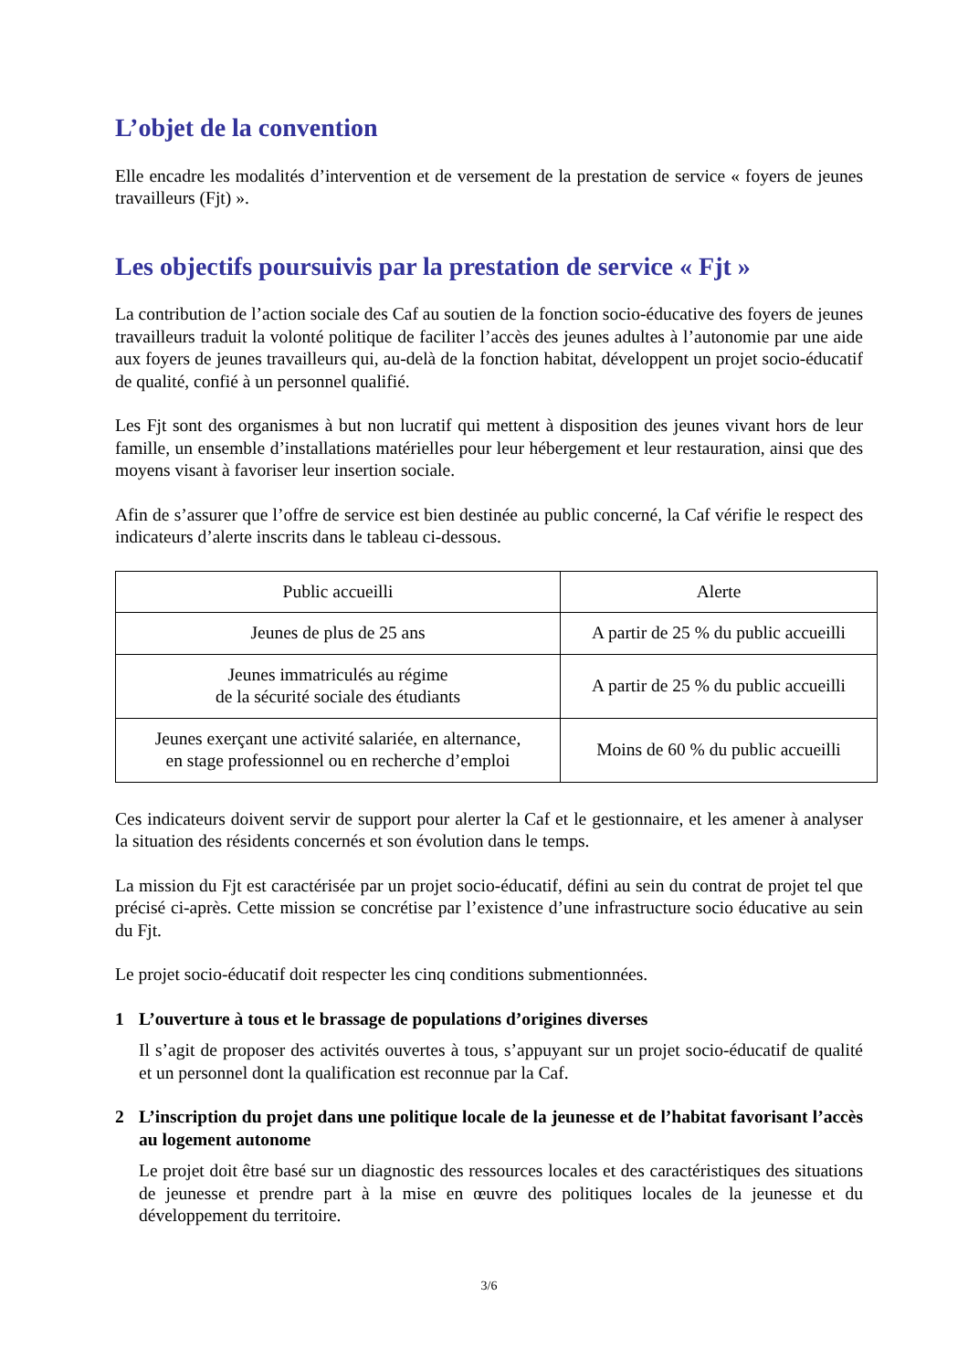L’objet de la convention
Elle encadre les modalités d’intervention et de versement de la prestation de service « foyers de jeunes travailleurs (Fjt) ».
Les objectifs poursuivis par la prestation de service « Fjt »
La contribution de l’action sociale des Caf au soutien de la fonction socio-éducative des foyers de jeunes travailleurs traduit la volonté politique de faciliter l’accès des jeunes adultes à l’autonomie par une aide aux foyers de jeunes travailleurs qui, au-delà de la fonction habitat, développent un projet socio-éducatif de qualité, confié à un personnel qualifié.
Les Fjt sont des organismes à but non lucratif qui mettent à disposition des jeunes vivant hors de leur famille, un ensemble d’installations matérielles pour leur hébergement et leur restauration, ainsi que des moyens visant à favoriser leur insertion sociale.
Afin de s’assurer que l’offre de service est bien destinée au public concerné, la Caf vérifie le respect des indicateurs d’alerte inscrits dans le tableau ci-dessous.
| Public accueilli | Alerte |
| Jeunes de plus de 25 ans | A partir de 25 % du public accueilli |
| Jeunes immatriculés au régime de la sécurité sociale des étudiants | A partir de 25 % du public accueilli |
| Jeunes exerçant une activité salariée, en alternance, en stage professionnel ou en recherche d’emploi | Moins de 60 % du public accueilli |
Ces indicateurs doivent servir de support pour alerter la Caf et le gestionnaire, et les amener à analyser la situation des résidents concernés et son évolution dans le temps.
La mission du Fjt est caractérisée par un projet socio-éducatif, défini au sein du contrat de projet tel que précisé ci-après. Cette mission se concrétise par l’existence d’une infrastructure socio éducative au sein du Fjt.
Le projet socio-éducatif doit respecter les cinq conditions submentionnées.
1 L’ouverture à tous et le brassage de populations d’origines diverses
Il s’agit de proposer des activités ouvertes à tous, s’appuyant sur un projet socio-éducatif de qualité et un personnel dont la qualification est reconnue par la Caf.
2 L’inscription du projet dans une politique locale de la jeunesse et de l’habitat favorisant l’accès au logement autonome
Le projet doit être basé sur un diagnostic des ressources locales et des caractéristiques des situations de jeunesse et prendre part à la mise en œuvre des politiques locales de la jeunesse et du développement du territoire.
3/6